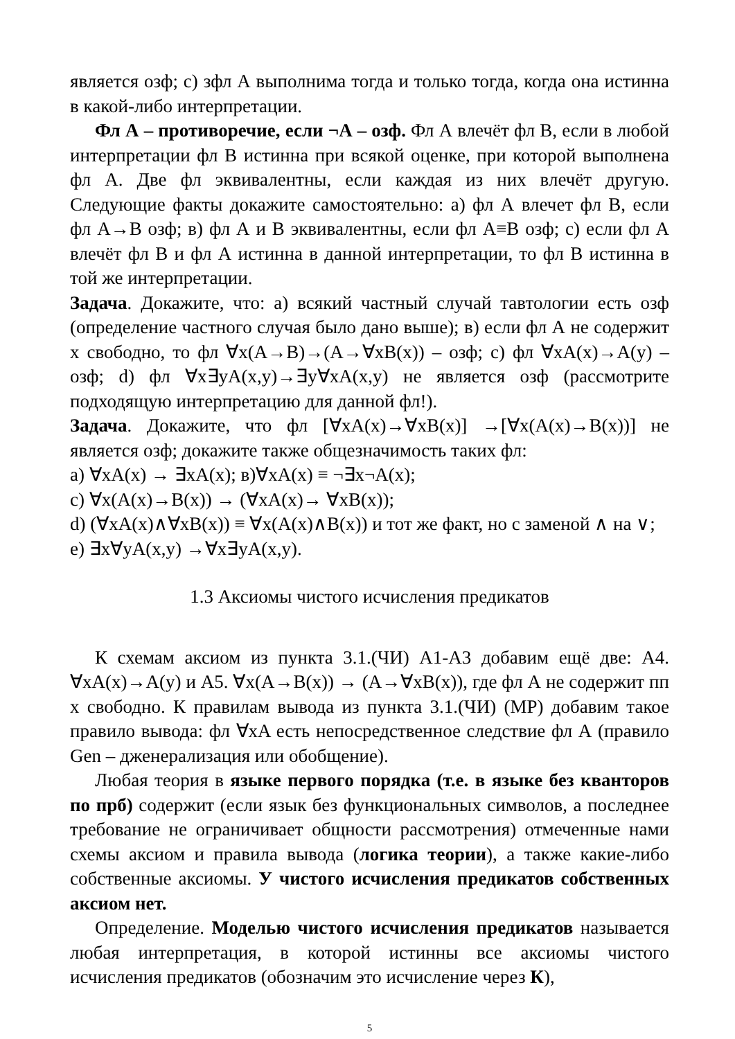является озф; с) зфл А выполнима тогда и только тогда, когда она истинна в какой-либо интерпретации.
Фл А – противоречие, если ¬А – озф. Фл А влечёт фл В, если в любой интерпретации фл В истинна при всякой оценке, при которой выполнена фл А. Две фл эквивалентны, если каждая из них влечёт другую. Следующие факты докажите самостоятельно: а) фл А влечет фл В, если фл А→В озф; в) фл А и В эквивалентны, если фл А≡В озф; с) если фл А влечёт фл В и фл А истинна в данной интерпретации, то фл В истинна в той же интерпретации.
Задача. Докажите, что: а) всякий частный случай тавтологии есть озф (определение частного случая было дано выше); в) если фл А не содержит x свободно, то фл ∀x(A→B)→(A→∀xB(x)) – озф; с) фл ∀xA(x)→A(y) – озф; d) фл ∀x∃yA(x,y)→∃y∀xA(x,y) не является озф (рассмотрите подходящую интерпретацию для данной фл!).
Задача. Докажите, что фл [∀xA(x)→∀xB(x)] →[∀x(A(x)→B(x))] не является озф; докажите также общезначимость таких фл:
a) ∀xA(x) → ∃xA(x); в)∀xA(x) ≡ ¬∃x¬A(x);
c) ∀x(A(x)→B(x)) → (∀xA(x)→ ∀xB(x));
d) (∀xA(x)∧∀xB(x)) ≡ ∀x(A(x)∧B(x)) и тот же факт, но с заменой ∧ на ∨;
e) ∃x∀yA(x,y) →∀x∃yA(x,y).
1.3 Аксиомы чистого исчисления предикатов
К схемам аксиом из пункта 3.1.(ЧИ) А1-А3 добавим ещё две: А4. ∀xA(x)→A(y) и А5. ∀x(A→B(x)) → (A→∀xB(x)), где фл А не содержит пп x свободно. К правилам вывода из пункта 3.1.(ЧИ) (MP) добавим такое правило вывода: фл ∀xA есть непосредственное следствие фл А (правило Gen – дженерализация или обобщение).
Любая теория в языке первого порядка (т.е. в языке без кванторов по прб) содержит (если язык без функциональных символов, а последнее требование не ограничивает общности рассмотрения) отмеченные нами схемы аксиом и правила вывода (логика теории), а также какие-либо собственные аксиомы. У чистого исчисления предикатов собственных аксиом нет.
Определение. Моделью чистого исчисления предикатов называется любая интерпретация, в которой истинны все аксиомы чистого исчисления предикатов (обозначим это исчисление через К),
5